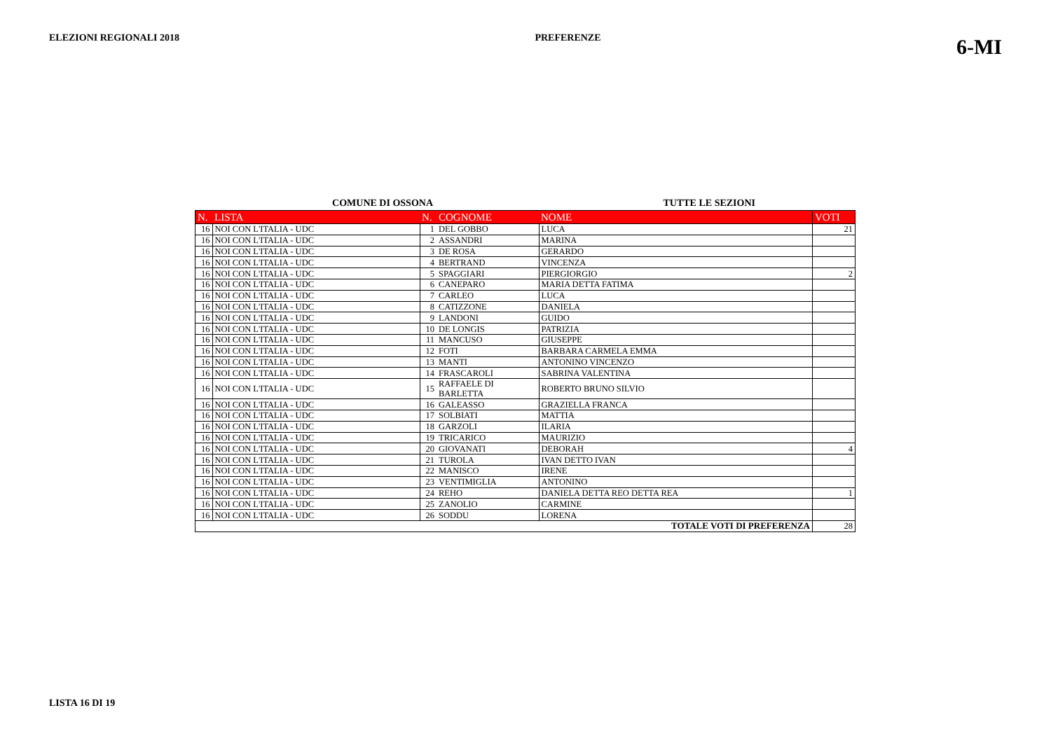ELEZIONI REGIONALI 2018 PREFERENZE 6-MI
COMUNE DI OSSONA TUTTE LE SEZIONI
| N. | LISTA | N. | COGNOME | NOME | VOTI |
| --- | --- | --- | --- | --- | --- |
| 16 | NOI CON L'ITALIA - UDC | 1 | DEL GOBBO | LUCA | 21 |
| 16 | NOI CON L'ITALIA - UDC | 2 | ASSANDRI | MARINA | |
| 16 | NOI CON L'ITALIA - UDC | 3 | DE ROSA | GERARDO | |
| 16 | NOI CON L'ITALIA - UDC | 4 | BERTRAND | VINCENZA | |
| 16 | NOI CON L'ITALIA - UDC | 5 | SPAGGIARI | PIERGIORGIO | 2 |
| 16 | NOI CON L'ITALIA - UDC | 6 | CANEPARO | MARIA DETTA FATIMA | |
| 16 | NOI CON L'ITALIA - UDC | 7 | CARLEO | LUCA | |
| 16 | NOI CON L'ITALIA - UDC | 8 | CATIZZONE | DANIELA | |
| 16 | NOI CON L'ITALIA - UDC | 9 | LANDONI | GUIDO | |
| 16 | NOI CON L'ITALIA - UDC | 10 | DE LONGIS | PATRIZIA | |
| 16 | NOI CON L'ITALIA - UDC | 11 | MANCUSO | GIUSEPPE | |
| 16 | NOI CON L'ITALIA - UDC | 12 | FOTI | BARBARA CARMELA EMMA | |
| 16 | NOI CON L'ITALIA - UDC | 13 | MANTI | ANTONINO VINCENZO | |
| 16 | NOI CON L'ITALIA - UDC | 14 | FRASCAROLI | SABRINA VALENTINA | |
| 16 | NOI CON L'ITALIA - UDC | 15 | RAFFAELE DI BARLETTA | ROBERTO BRUNO SILVIO | |
| 16 | NOI CON L'ITALIA - UDC | 16 | GALEASSO | GRAZIELLA FRANCA | |
| 16 | NOI CON L'ITALIA - UDC | 17 | SOLBIATI | MATTIA | |
| 16 | NOI CON L'ITALIA - UDC | 18 | GARZOLI | ILARIA | |
| 16 | NOI CON L'ITALIA - UDC | 19 | TRICARICO | MAURIZIO | |
| 16 | NOI CON L'ITALIA - UDC | 20 | GIOVANATI | DEBORAH | 4 |
| 16 | NOI CON L'ITALIA - UDC | 21 | TUROLA | IVAN DETTO IVAN | |
| 16 | NOI CON L'ITALIA - UDC | 22 | MANISCO | IRENE | |
| 16 | NOI CON L'ITALIA - UDC | 23 | VENTIMIGLIA | ANTONINO | |
| 16 | NOI CON L'ITALIA - UDC | 24 | REHO | DANIELA DETTA REO DETTA REA | 1 |
| 16 | NOI CON L'ITALIA - UDC | 25 | ZANOLIO | CARMINE | |
| 16 | NOI CON L'ITALIA - UDC | 26 | SODDU | LORENA | |
| TOTALE VOTI DI PREFERENZA | | | | | 28 |
LISTA 16 DI 19